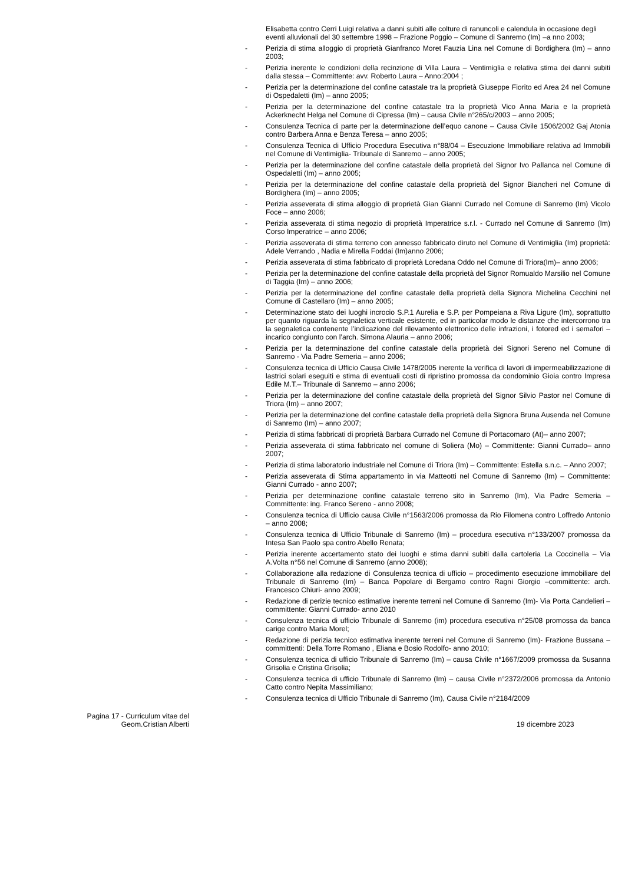Elisabetta contro Cerri Luigi relativa a danni subiti alle colture di ranuncoli e calendula in occasione degli eventi alluvionali del 30 settembre 1998 – Frazione Poggio – Comune di Sanremo (Im) –a nno 2003;
- Perizia di stima alloggio di proprietà Gianfranco Moret Fauzia Lina nel Comune di Bordighera (Im) – anno 2003;
- Perizia inerente le condizioni della recinzione di Villa Laura – Ventimiglia e relativa stima dei danni subiti dalla stessa – Committente: avv. Roberto Laura – Anno:2004 ;
- Perizia per la determinazione del confine catastale tra la proprietà Giuseppe Fiorito ed Area 24 nel Comune di Ospedaletti (Im) – anno 2005;
- Perizia per la determinazione del confine catastale tra la proprietà Vico Anna Maria e la proprietà Ackerknecht Helga nel Comune di Cipressa (Im) – causa Civile n°265/c/2003 – anno 2005;
- Consulenza Tecnica di parte per la determinazione dell’equo canone – Causa Civile 1506/2002 Gaj Atonia contro Barbera Anna e Benza Teresa – anno 2005;
- Consulenza Tecnica di Ufficio Procedura Esecutiva n°88/04 – Esecuzione Immobiliare relativa ad Immobili nel Comune di Ventimiglia- Tribunale di Sanremo – anno 2005;
- Perizia per la determinazione del confine catastale della proprietà del Signor Ivo Pallanca nel Comune di Ospedaletti (Im) – anno 2005;
- Perizia per la determinazione del confine catastale della proprietà del Signor Biancheri nel Comune di Bordighera (Im) – anno 2005;
- Perizia asseverata di stima alloggio di proprietà Gian Gianni Currado nel Comune di Sanremo (Im) Vicolo Foce – anno 2006;
- Perizia asseverata di stima negozio di proprietà Imperatrice s.r.l. - Currado nel Comune di Sanremo (Im) Corso Imperatrice – anno 2006;
- Perizia asseverata di stima terreno con annesso fabbricato diruto nel Comune di Ventimiglia (Im) proprietà: Adele Verrando , Nadia e Mirella Foddai (Im)anno 2006;
- Perizia asseverata di stima fabbricato di proprietà Loredana Oddo nel Comune di Triora(Im)– anno 2006;
- Perizia per la determinazione del confine catastale della proprietà del Signor Romualdo Marsilio nel Comune di Taggia (Im) – anno 2006;
- Perizia per la determinazione del confine catastale della proprietà della Signora Michelina Cecchini nel Comune di Castellaro (Im) – anno 2005;
- Determinazione stato dei luoghi incrocio S.P.1 Aurelia e S.P. per Pompeiana a Riva Ligure (Im), soprattutto per quanto riguarda la segnaletica verticale esistente, ed in particolar modo le distanze che intercorrono tra la segnaletica contenente l’indicazione del rilevamento elettronico delle infrazioni, i fotored ed i semafori – incarico congiunto con l’arch. Simona Alauria – anno 2006;
- Perizia per la determinazione del confine catastale della proprietà dei Signori Sereno nel Comune di Sanremo - Via Padre Semeria – anno 2006;
- Consulenza tecnica di Ufficio Causa Civile 1478/2005 inerente la verifica di lavori di impermeabilizzazione di lastrici solari eseguiti e stima di eventuali costi di ripristino promossa da condominio Gioia contro Impresa Edile M.T.– Tribunale di Sanremo – anno 2006;
- Perizia per la determinazione del confine catastale della proprietà del Signor Silvio Pastor nel Comune di Triora (Im) – anno 2007;
- Perizia per la determinazione del confine catastale della proprietà della Signora Bruna Ausenda nel Comune di Sanremo (Im) – anno 2007;
- Perizia di stima fabbricati di proprietà Barbara Currado nel Comune di Portacomaro (At)– anno 2007;
- Perizia asseverata di stima fabbricato nel comune di Soliera (Mo) – Committente: Gianni Currado– anno 2007;
- Perizia di stima laboratorio industriale nel Comune di Triora (Im) – Committente: Estella s.n.c. – Anno 2007;
- Perizia asseverata di Stima appartamento in via Matteotti nel Comune di Sanremo (Im) – Committente: Gianni Currado - anno 2007;
- Perizia per determinazione confine catastale terreno sito in Sanremo (Im), Via Padre Semeria – Committente: ing. Franco Sereno - anno 2008;
- Consulenza tecnica di Ufficio causa Civile n°1563/2006 promossa da Rio Filomena contro Loffredo Antonio – anno 2008;
- Consulenza tecnica di Ufficio Tribunale di Sanremo (Im) – procedura esecutiva n°133/2007 promossa da Intesa San Paolo spa contro Abello Renata;
- Perizia inerente accertamento stato dei luoghi e stima danni subiti dalla cartoleria La Coccinella – Via A.Volta n°56 nel Comune di Sanremo (anno 2008);
- Collaborazione alla redazione di Consulenza tecnica di ufficio – procedimento esecuzione immobiliare del Tribunale di Sanremo (Im) – Banca Popolare di Bergamo contro Ragni Giorgio –committente: arch. Francesco Chiuri- anno 2009;
- Redazione di perizie tecnico estimative inerente terreni nel Comune di Sanremo (Im)- Via Porta Candelieri – committente: Gianni Currado- anno 2010
- Consulenza tecnica di ufficio Tribunale di Sanremo (im) procedura esecutiva n°25/08 promossa da banca carige contro Maria Morel;
- Redazione di perizia tecnico estimativa inerente terreni nel Comune di Sanremo (Im)- Frazione Bussana – committenti: Della Torre Romano , Eliana e Bosio Rodolfo- anno 2010;
- Consulenza tecnica di ufficio Tribunale di Sanremo (Im) – causa Civile n°1667/2009 promossa da Susanna Grisolia e Cristina Grisolia;
- Consulenza tecnica di ufficio Tribunale di Sanremo (Im) – causa Civile n°2372/2006 promossa da Antonio Catto contro Nepita Massimiliano;
- Consulenza tecnica di Ufficio Tribunale di Sanremo (Im), Causa Civile n°2184/2009
Pagina 17 - Curriculum vitae del Geom.Cristian Alberti
19 dicembre 2023